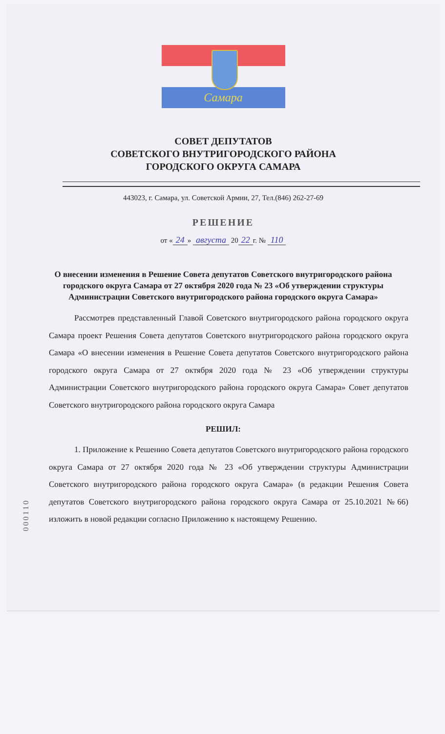Самара
СОВЕТ ДЕПУТАТОВ
СОВЕТСКОГО ВНУТРИГОРОДСКОГО РАЙОНА
ГОРОДСКОГО ОКРУГА САМАРА
443023, г. Самара, ул. Советской Армии, 27, Тел.(846) 262-27-69
РЕШЕНИЕ
от « 24 » августа 20 22 г. № 110
О внесении изменения в Решение Совета депутатов Советского внутригородского района городского округа Самара от 27 октября 2020 года № 23 «Об утверждении структуры Администрации Советского внутригородского района городского округа Самара»
Рассмотрев представленный Главой Советского внутригородского района городского округа Самара проект Решения Совета депутатов Советского внутригородского района городского округа Самара «О внесении изменения в Решение Совета депутатов Советского внутригородского района городского округа Самара от 27 октября 2020 года № 23 «Об утверждении структуры Администрации Советского внутригородского района городского округа Самара» Совет депутатов Советского внутригородского района городского округа Самара
РЕШИЛ:
1. Приложение к Решению Совета депутатов Советского внутригородского района городского округа Самара от 27 октября 2020 года № 23 «Об утверждении структуры Администрации Советского внутригородского района городского округа Самара» (в редакции Решения Совета депутатов Советского внутригородского района городского округа Самара от 25.10.2021 №66) изложить в новой редакции согласно Приложению к настоящему Решению.
000110